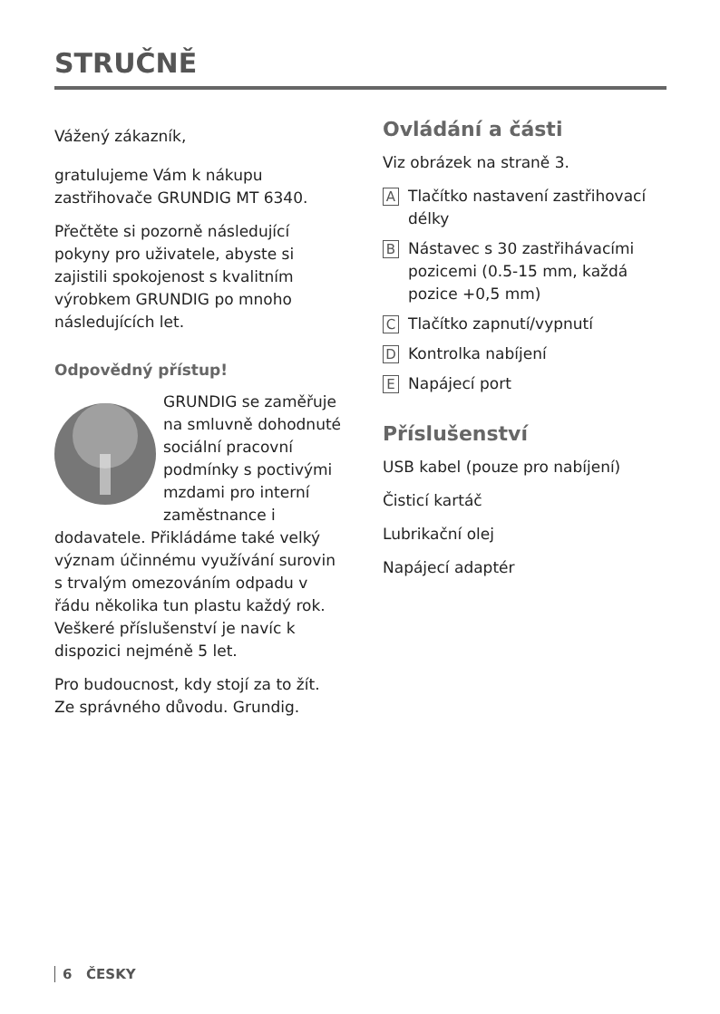STRUČNĚ
Vážený zákazník,
gratulujeme Vám k nákupu zastřihovače GRUNDIG MT 6340.
Přečtěte si pozorně následující pokyny pro uživatele, abyste si zajistili spokojenost s kvalitním výrobkem GRUNDIG po mnoho následujících let.
Odpovědný přístup!
GRUNDIG se zaměřuje na smluvně dohodnuté sociální pracovní podmínky s poctivými mzdami pro interní zaměstnance i dodavatele. Přikládáme také velký význam účinnému využívání surovin s trvalým omezováním odpadu v řádu několika tun plastu každý rok. Veškeré příslušenství je navíc k dispozici nejméně 5 let.
Pro budoucnost, kdy stojí za to žít. Ze správného důvodu. Grundig.
Ovládání a části
Viz obrázek na straně 3.
A Tlačítko nastavení zastřihovací délky
B Nástavec s 30 zastřihávacími pozicemi (0.5-15 mm, každá pozice +0,5 mm)
C Tlačítko zapnutí/vypnutí
D Kontrolka nabíjení
E Napájecí port
Příslušenství
USB kabel (pouze pro nabíjení)
Čisticí kartáč
Lubrikační olej
Napájecí adaptér
6 ČESKY